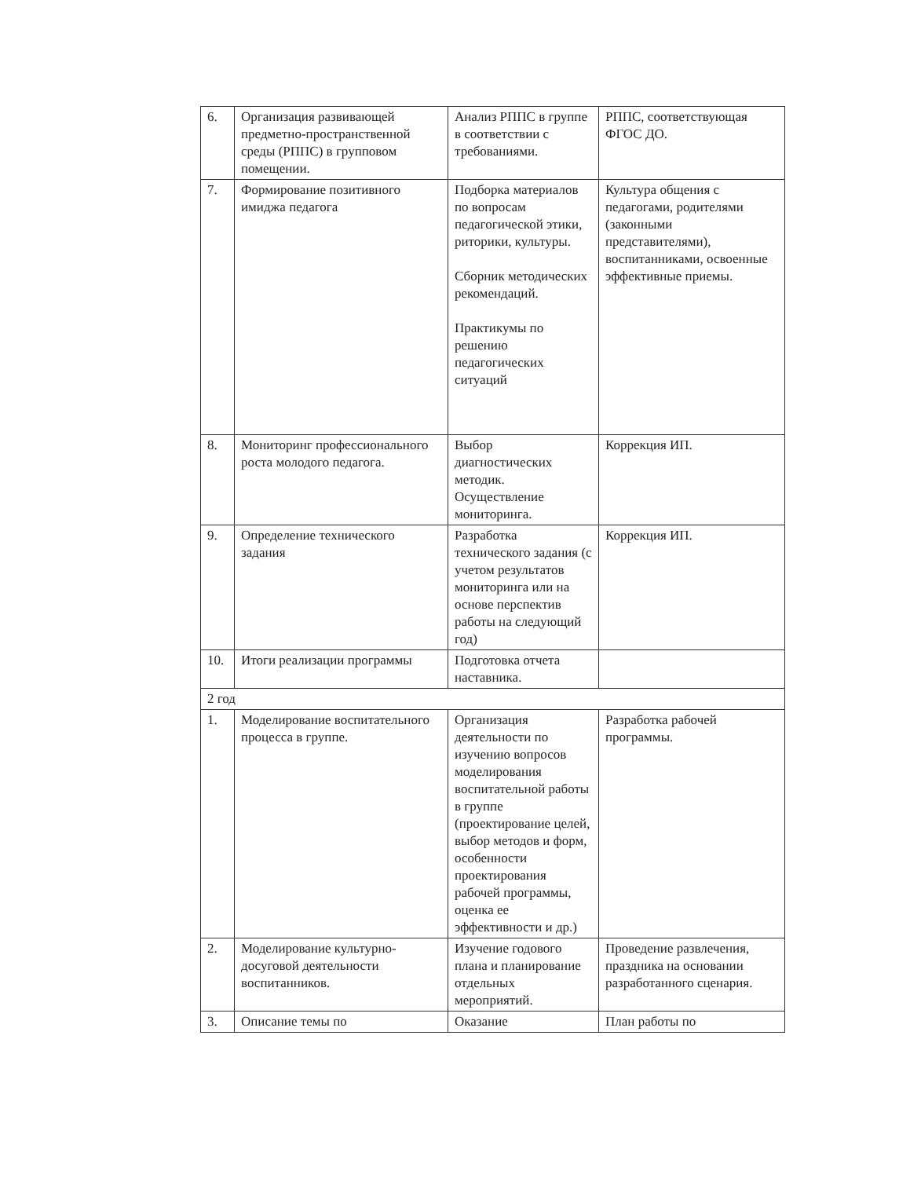| 6. | Организация развивающей предметно-пространственной среды (РППС) в групповом помещении. | Анализ РППС в группе в соответствии с требованиями. | РППС, соответствующая ФГОС ДО. |
| 7. | Формирование позитивного имиджа педагога | Подборка материалов по вопросам педагогической этики, риторики, культуры. Сборник методических рекомендаций. Практикумы по решению педагогических ситуаций | Культура общения с педагогами, родителями (законными представителями), воспитанниками, освоенные эффективные приемы. |
| 8. | Мониторинг профессионального роста молодого педагога. | Выбор диагностических методик. Осуществление мониторинга. | Коррекция ИП. |
| 9. | Определение технического задания | Разработка технического задания (с учетом результатов мониторинга или на основе перспектив работы на следующий год) | Коррекция ИП. |
| 10. | Итоги реализации программы | Подготовка отчета наставника. | |
| 2 год | | | |
| 1. | Моделирование воспитательного процесса в группе. | Организация деятельности по изучению вопросов моделирования воспитательной работы в группе (проектирование целей, выбор методов и форм, особенности проектирования рабочей программы, оценка ее эффективности и др.) | Разработка рабочей программы. |
| 2. | Моделирование культурно-досуговой деятельности воспитанников. | Изучение годового плана и планирование отдельных мероприятий. | Проведение развлечения, праздника на основании разработанного сценария. |
| 3. | Описание темы по | Оказание | План работы по |